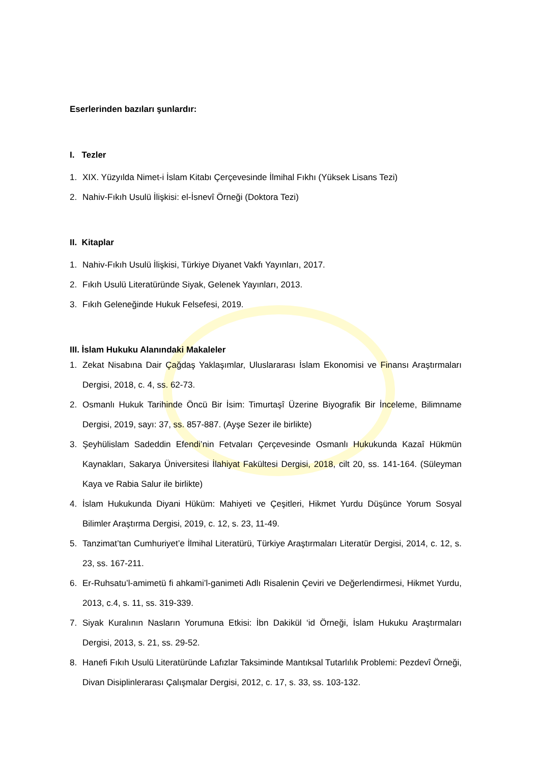Eserlerinden bazıları şunlardır:
I. Tezler
1. XIX. Yüzyılda Nimet-i İslam Kitabı Çerçevesinde İlmihal Fıkhı (Yüksek Lisans Tezi)
2. Nahiv-Fıkıh Usulü İlişkisi: el-İsnevî Örneği (Doktora Tezi)
II. Kitaplar
1. Nahiv-Fıkıh Usulü İlişkisi, Türkiye Diyanet Vakfı Yayınları, 2017.
2. Fıkıh Usulü Literatüründe Siyak, Gelenek Yayınları, 2013.
3. Fıkıh Geleneğinde Hukuk Felsefesi, 2019.
III. İslam Hukuku Alanındaki Makaleler
1. Zekat Nisabına Dair Çağdaş Yaklaşımlar, Uluslararası İslam Ekonomisi ve Finansı Araştırmaları Dergisi, 2018, c. 4, ss. 62-73.
2. Osmanlı Hukuk Tarihinde Öncü Bir İsim: Timurtaşî Üzerine Biyografik Bir İnceleme, Bilimname Dergisi, 2019, sayı: 37, ss. 857-887. (Ayşe Sezer ile birlikte)
3. Şeyhülislam Sadeddin Efendi’nin Fetvaları Çerçevesinde Osmanlı Hukukunda Kazaî Hükmün Kaynakları, Sakarya Üniversitesi İlahiyat Fakültesi Dergisi, 2018, cilt 20, ss. 141-164. (Süleyman Kaya ve Rabia Salur ile birlikte)
4. İslam Hukukunda Diyani Hüküm: Mahiyeti ve Çeşitleri, Hikmet Yurdu Düşünce Yorum Sosyal Bilimler Araştırma Dergisi, 2019, c. 12, s. 23, 11-49.
5. Tanzimat’tan Cumhuriyet’e İlmihal Literatürü, Türkiye Araştırmaları Literatür Dergisi, 2014, c. 12, s. 23, ss. 167-211.
6. Er-Ruhsatu’l-amimetü fi ahkami’l-ganimeti Adlı Risalenin Çeviri ve Değerlendirmesi, Hikmet Yurdu, 2013, c.4, s. 11, ss. 319-339.
7. Siyak Kuralının Nasların Yorumuna Etkisi: İbn Dakikül ‘id Örneği, İslam Hukuku Araştırmaları Dergisi, 2013, s. 21, ss. 29-52.
8. Hanefi Fıkıh Usulü Literatüründe Lafızlar Taksiminde Mantıksal Tutarlılık Problemi: Pezdevî Örneği, Divan Disiplinlerarası Çalışmalar Dergisi, 2012, c. 17, s. 33, ss. 103-132.